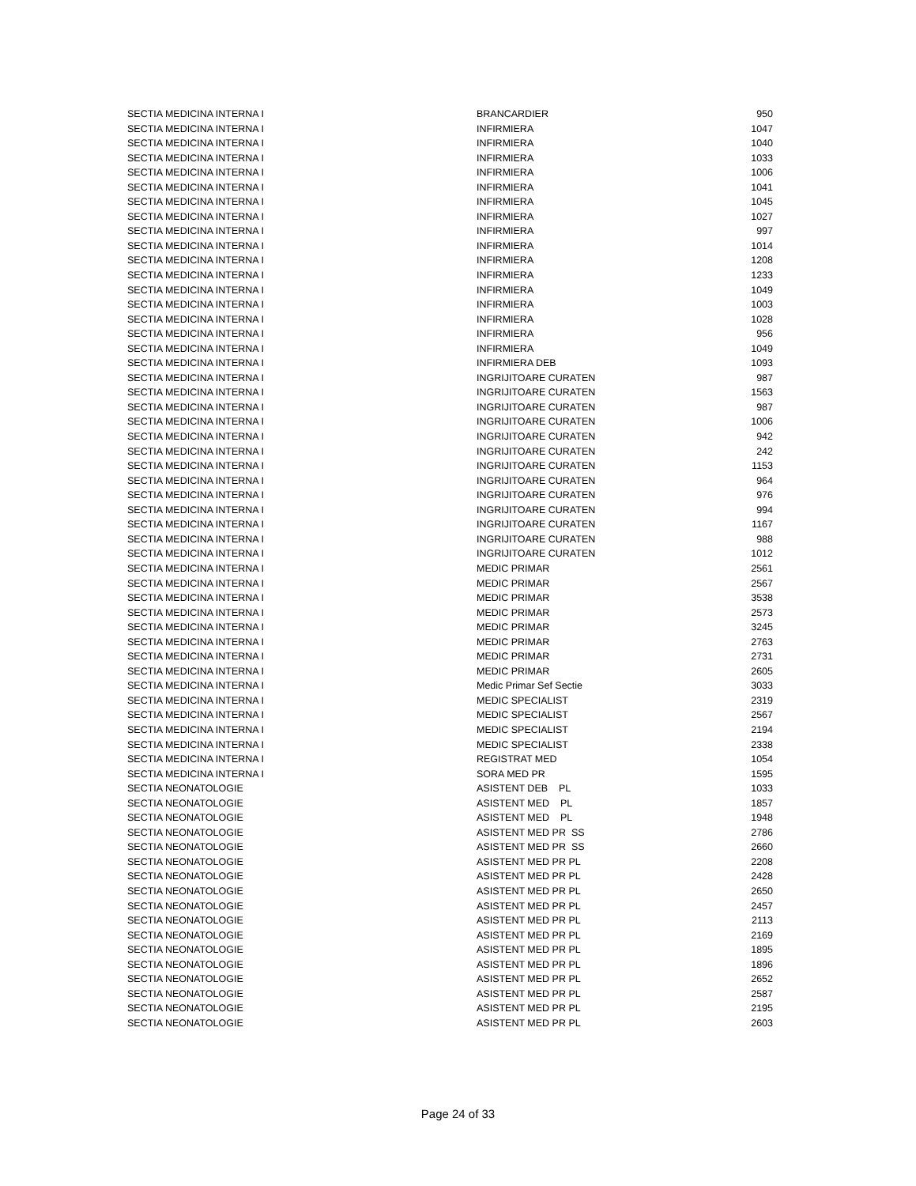| SECTIA MEDICINA INTERNA I | BRANCARDIER | 950 |
| SECTIA MEDICINA INTERNA I | INFIRMIERA | 1047 |
| SECTIA MEDICINA INTERNA I | INFIRMIERA | 1040 |
| SECTIA MEDICINA INTERNA I | INFIRMIERA | 1033 |
| SECTIA MEDICINA INTERNA I | INFIRMIERA | 1006 |
| SECTIA MEDICINA INTERNA I | INFIRMIERA | 1041 |
| SECTIA MEDICINA INTERNA I | INFIRMIERA | 1045 |
| SECTIA MEDICINA INTERNA I | INFIRMIERA | 1027 |
| SECTIA MEDICINA INTERNA I | INFIRMIERA | 997 |
| SECTIA MEDICINA INTERNA I | INFIRMIERA | 1014 |
| SECTIA MEDICINA INTERNA I | INFIRMIERA | 1208 |
| SECTIA MEDICINA INTERNA I | INFIRMIERA | 1233 |
| SECTIA MEDICINA INTERNA I | INFIRMIERA | 1049 |
| SECTIA MEDICINA INTERNA I | INFIRMIERA | 1003 |
| SECTIA MEDICINA INTERNA I | INFIRMIERA | 1028 |
| SECTIA MEDICINA INTERNA I | INFIRMIERA | 956 |
| SECTIA MEDICINA INTERNA I | INFIRMIERA | 1049 |
| SECTIA MEDICINA INTERNA I | INFIRMIERA DEB | 1093 |
| SECTIA MEDICINA INTERNA I | INGRIJITOARE CURATEN | 987 |
| SECTIA MEDICINA INTERNA I | INGRIJITOARE CURATEN | 1563 |
| SECTIA MEDICINA INTERNA I | INGRIJITOARE CURATEN | 987 |
| SECTIA MEDICINA INTERNA I | INGRIJITOARE CURATEN | 1006 |
| SECTIA MEDICINA INTERNA I | INGRIJITOARE CURATEN | 942 |
| SECTIA MEDICINA INTERNA I | INGRIJITOARE CURATEN | 242 |
| SECTIA MEDICINA INTERNA I | INGRIJITOARE CURATEN | 1153 |
| SECTIA MEDICINA INTERNA I | INGRIJITOARE CURATEN | 964 |
| SECTIA MEDICINA INTERNA I | INGRIJITOARE CURATEN | 976 |
| SECTIA MEDICINA INTERNA I | INGRIJITOARE CURATEN | 994 |
| SECTIA MEDICINA INTERNA I | INGRIJITOARE CURATEN | 1167 |
| SECTIA MEDICINA INTERNA I | INGRIJITOARE CURATEN | 988 |
| SECTIA MEDICINA INTERNA I | INGRIJITOARE CURATEN | 1012 |
| SECTIA MEDICINA INTERNA I | MEDIC PRIMAR | 2561 |
| SECTIA MEDICINA INTERNA I | MEDIC PRIMAR | 2567 |
| SECTIA MEDICINA INTERNA I | MEDIC PRIMAR | 3538 |
| SECTIA MEDICINA INTERNA I | MEDIC PRIMAR | 2573 |
| SECTIA MEDICINA INTERNA I | MEDIC PRIMAR | 3245 |
| SECTIA MEDICINA INTERNA I | MEDIC PRIMAR | 2763 |
| SECTIA MEDICINA INTERNA I | MEDIC PRIMAR | 2731 |
| SECTIA MEDICINA INTERNA I | MEDIC PRIMAR | 2605 |
| SECTIA MEDICINA INTERNA I | Medic Primar Sef Sectie | 3033 |
| SECTIA MEDICINA INTERNA I | MEDIC SPECIALIST | 2319 |
| SECTIA MEDICINA INTERNA I | MEDIC SPECIALIST | 2567 |
| SECTIA MEDICINA INTERNA I | MEDIC SPECIALIST | 2194 |
| SECTIA MEDICINA INTERNA I | MEDIC SPECIALIST | 2338 |
| SECTIA MEDICINA INTERNA I | REGISTRAT MED | 1054 |
| SECTIA MEDICINA INTERNA I | SORA MED PR | 1595 |
| SECTIA NEONATOLOGIE | ASISTENT DEB PL | 1033 |
| SECTIA NEONATOLOGIE | ASISTENT MED PL | 1857 |
| SECTIA NEONATOLOGIE | ASISTENT MED PL | 1948 |
| SECTIA NEONATOLOGIE | ASISTENT MED PR SS | 2786 |
| SECTIA NEONATOLOGIE | ASISTENT MED PR SS | 2660 |
| SECTIA NEONATOLOGIE | ASISTENT MED PR PL | 2208 |
| SECTIA NEONATOLOGIE | ASISTENT MED PR PL | 2428 |
| SECTIA NEONATOLOGIE | ASISTENT MED PR PL | 2650 |
| SECTIA NEONATOLOGIE | ASISTENT MED PR PL | 2457 |
| SECTIA NEONATOLOGIE | ASISTENT MED PR PL | 2113 |
| SECTIA NEONATOLOGIE | ASISTENT MED PR PL | 2169 |
| SECTIA NEONATOLOGIE | ASISTENT MED PR PL | 1895 |
| SECTIA NEONATOLOGIE | ASISTENT MED PR PL | 1896 |
| SECTIA NEONATOLOGIE | ASISTENT MED PR PL | 2652 |
| SECTIA NEONATOLOGIE | ASISTENT MED PR PL | 2587 |
| SECTIA NEONATOLOGIE | ASISTENT MED PR PL | 2195 |
| SECTIA NEONATOLOGIE | ASISTENT MED PR PL | 2603 |
Page 24 of 33